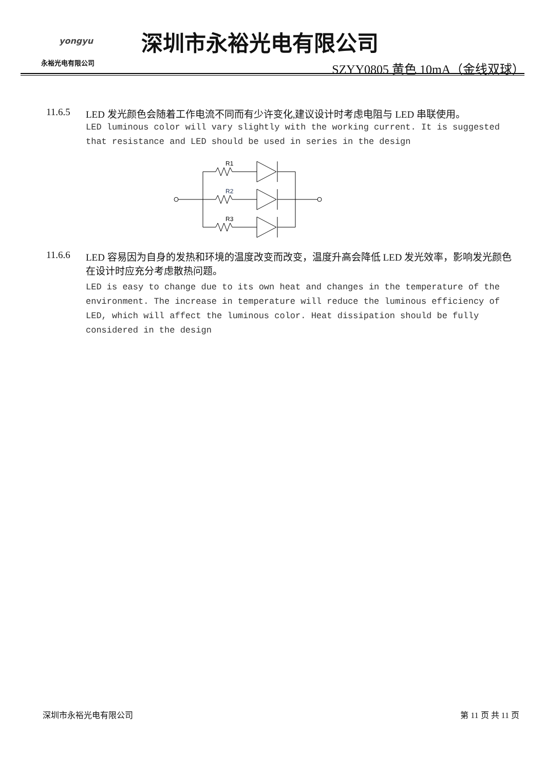yongyu
永裕光电有限公司
深圳市永裕光电有限公司
SZYY0805 黄色 10mA（金线双球）
11.6.5 LED 发光颜色会随着工作电流不同而有少许变化,建议设计时考虑电阻与 LED 串联使用。
LED luminous color will vary slightly with the working current. It is suggested that resistance and LED should be used in series in the design
R1
R2
R3
11.6.6 LED 容易因为自身的发热和环境的温度改变而改变，温度升高会降低 LED 发光效率，影响发光颜色
在设计时应充分考虑散热问题。
LED is easy to change due to its own heat and changes in the temperature of the environment. The increase in temperature will reduce the luminous efficiency of LED, which will affect the luminous color. Heat dissipation should be fully considered in the design
深圳市永裕光电有限公司 第 11 页 共 11 页